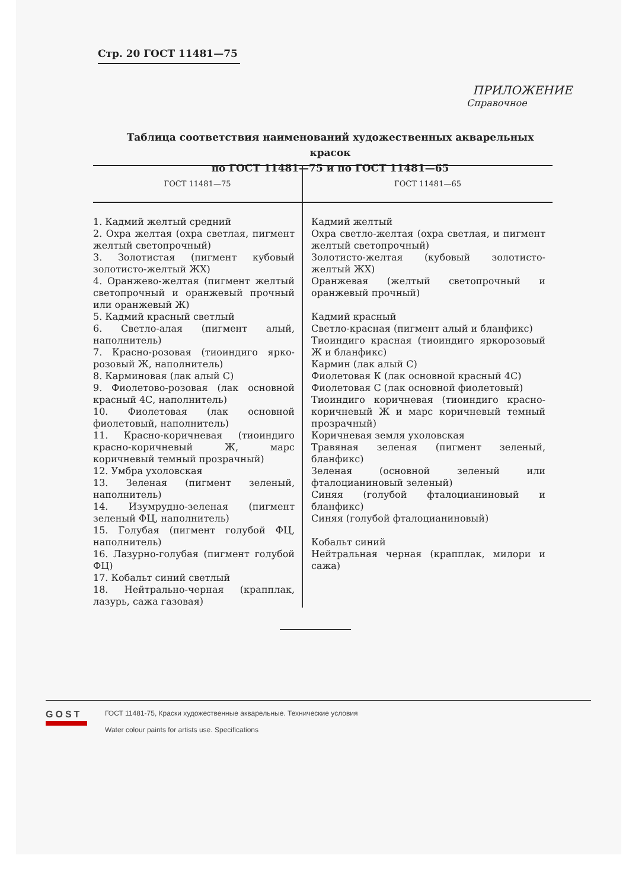Стр. 20 ГОСТ 11481—75
ПРИЛОЖЕНИЕ
Справочное
Таблица соответствия наименований художественных акварельных красок
по ГОСТ 11481—75 и по ГОСТ 11481—65
| ГОСТ 11481—75 | ГОСТ 11481—65 |
| --- | --- |
| 1. Кадмий желтый средний 2. Охра желтая (охра светлая, пигмент желтый светопрочный) 3. Золотистая (пигмент кубовый золотисто-желтый ЖХ) 4. Оранжево-желтая (пигмент желтый светопрочный и оранжевый прочный или оранжевый Ж) 5. Кадмий красный светлый 6. Светло-алая (пигмент алый, наполнитель) 7. Красно-розовая (тиоиндиго ярко-розовый Ж, наполнитель) 8. Карминовая (лак алый С) 9. Фиолетово-розовая (лак основной красный 4С, наполнитель) 10. Фиолетовая (лак основной фиолетовый, наполнитель) 11. Красно-коричневая (тиоиндиго красно-коричневый Ж, марс коричневый темный прозрачный) 12. Умбра ухоловская 13. Зеленая (пигмент зеленый, наполнитель) 14. Изумрудно-зеленая (пигмент зеленый ФЦ, наполнитель) 15. Голубая (пигмент голубой ФЦ, наполнитель) 16. Лазурно-голубая (пигмент голубой ФЦ) 17. Кобальт синий светлый 18. Нейтрально-черная (крапплак, лазурь, сажа газовая) | Кадмий желтый Охра светло-желтая (охра светлая, и пигмент желтый светопрочный) Золотисто-желтая (кубовый золотисто-желтый ЖХ) Оранжевая (желтый светопрочный и оранжевый прочный) Кадмий красный Светло-красная (пигмент алый и бланфикс) Тиоиндиго красная (тиоиндиго яркорозовый Ж и бланфикс) Кармин (лак алый С) Фиолетовая К (лак основной красный 4С) Фиолетовая С (лак основной фиолетовый) Тиоиндиго коричневая (тиоиндиго красно-коричневый Ж и марс коричневый темный прозрачный) Коричневая земля ухоловская Травяная зеленая (пигмент зеленый, бланфикс) Зеленая (основной зеленый или фталоцианиновый зеленый) Синяя (голубой фталоцианиновый и бланфикс) Синяя (голубой фталоцианиновый) Кобальт синий Нейтральная черная (крапплак, милори и сажа) |
GOST
ГОСТ 11481-75, Краски художественные акварельные. Технические условия
Water colour paints for artists use. Specifications